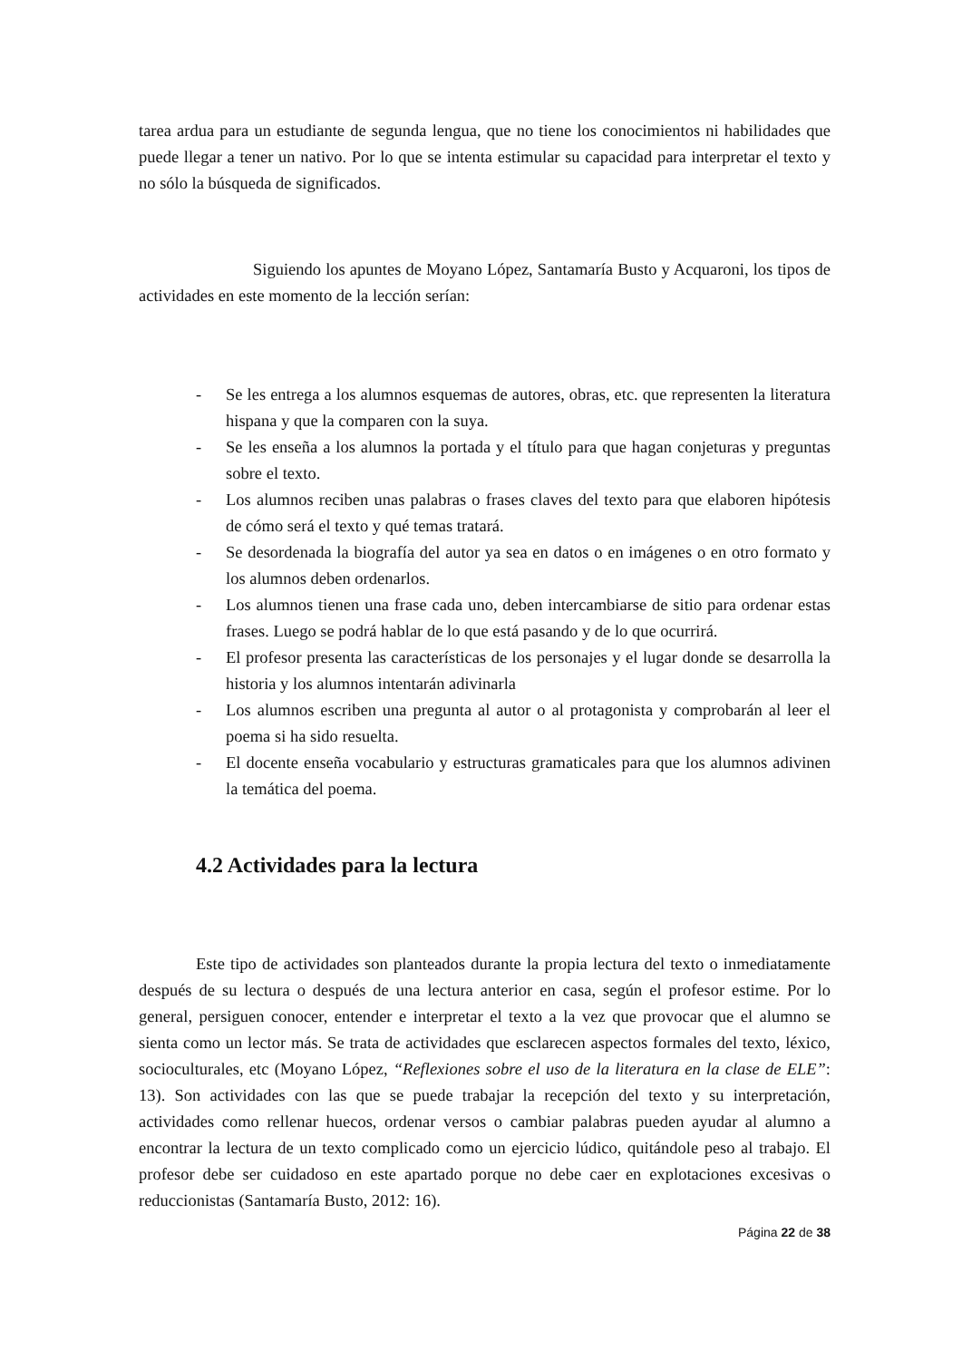tarea ardua para un estudiante de segunda lengua, que no tiene los conocimientos ni habilidades que puede llegar a tener un nativo. Por lo que se intenta estimular su capacidad para interpretar el texto y no sólo la búsqueda de significados.
Siguiendo los apuntes de Moyano López, Santamaría Busto y Acquaroni, los tipos de actividades en este momento de la lección serían:
- Se les entrega a los alumnos esquemas de autores, obras, etc. que representen la literatura hispana y que la comparen con la suya.
- Se les enseña a los alumnos la portada y el título para que hagan conjeturas y preguntas sobre el texto.
- Los alumnos reciben unas palabras o frases claves del texto para que elaboren hipótesis de cómo será el texto y qué temas tratará.
- Se desordenada la biografía del autor ya sea en datos o en imágenes o en otro formato y los alumnos deben ordenarlos.
- Los alumnos tienen una frase cada uno, deben intercambiarse de sitio para ordenar estas frases. Luego se podrá hablar de lo que está pasando y de lo que ocurrirá.
- El profesor presenta las características de los personajes y el lugar donde se desarrolla la historia y los alumnos intentarán adivinarla
- Los alumnos escriben una pregunta al autor o al protagonista y comprobarán al leer el poema si ha sido resuelta.
- El docente enseña vocabulario y estructuras gramaticales para que los alumnos adivinen la temática del poema.
4.2 Actividades para la lectura
Este tipo de actividades son planteados durante la propia lectura del texto o inmediatamente después de su lectura o después de una lectura anterior en casa, según el profesor estime. Por lo general, persiguen conocer, entender e interpretar el texto a la vez que provocar que el alumno se sienta como un lector más. Se trata de actividades que esclarecen aspectos formales del texto, léxico, socioculturales, etc (Moyano López, “Reflexiones sobre el uso de la literatura en la clase de ELE”: 13). Son actividades con las que se puede trabajar la recepción del texto y su interpretación, actividades como rellenar huecos, ordenar versos o cambiar palabras pueden ayudar al alumno a encontrar la lectura de un texto complicado como un ejercicio lúdico, quitándole peso al trabajo. El profesor debe ser cuidadoso en este apartado porque no debe caer en explotaciones excesivas o reduccionistas (Santamaría Busto, 2012: 16).
Página 22 de 38